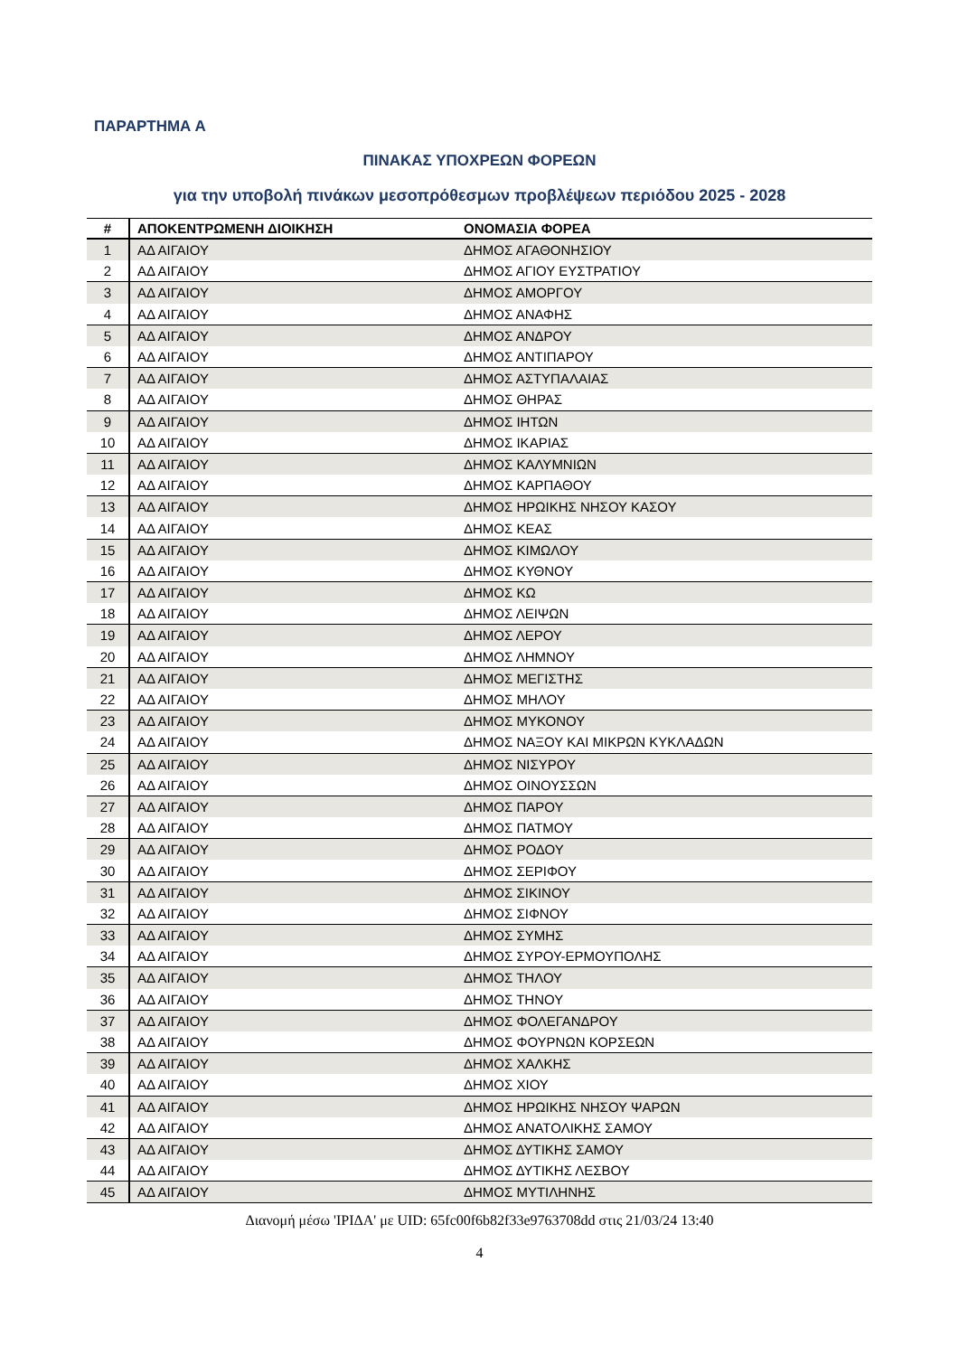ΠΑΡΑΡΤΗΜΑ Α
ΠΙΝΑΚΑΣ ΥΠΟΧΡΕΩΝ ΦΟΡΕΩΝ
για την υποβολή πινάκων μεσοπρόθεσμων προβλέψεων περιόδου 2025 - 2028
| # | ΑΠΟΚΕΝΤΡΩΜΕΝΗ ΔΙΟΙΚΗΣΗ | ΟΝΟΜΑΣΙΑ ΦΟΡΕΑ |
| --- | --- | --- |
| 1 | ΑΔ ΑΙΓΑΙΟΥ | ΔΗΜΟΣ ΑΓΑΘΟΝΗΣΙΟΥ |
| 2 | ΑΔ ΑΙΓΑΙΟΥ | ΔΗΜΟΣ ΑΓΙΟΥ ΕΥΣΤΡΑΤΙΟΥ |
| 3 | ΑΔ ΑΙΓΑΙΟΥ | ΔΗΜΟΣ ΑΜΟΡΓΟΥ |
| 4 | ΑΔ ΑΙΓΑΙΟΥ | ΔΗΜΟΣ ΑΝΑΦΗΣ |
| 5 | ΑΔ ΑΙΓΑΙΟΥ | ΔΗΜΟΣ ΑΝΔΡΟΥ |
| 6 | ΑΔ ΑΙΓΑΙΟΥ | ΔΗΜΟΣ ΑΝΤΙΠΑΡΟΥ |
| 7 | ΑΔ ΑΙΓΑΙΟΥ | ΔΗΜΟΣ ΑΣΤΥΠΑΛΑΙΑΣ |
| 8 | ΑΔ ΑΙΓΑΙΟΥ | ΔΗΜΟΣ ΘΗΡΑΣ |
| 9 | ΑΔ ΑΙΓΑΙΟΥ | ΔΗΜΟΣ ΙΗΤΩΝ |
| 10 | ΑΔ ΑΙΓΑΙΟΥ | ΔΗΜΟΣ ΙΚΑΡΙΑΣ |
| 11 | ΑΔ ΑΙΓΑΙΟΥ | ΔΗΜΟΣ ΚΑΛΥΜΝΙΩΝ |
| 12 | ΑΔ ΑΙΓΑΙΟΥ | ΔΗΜΟΣ ΚΑΡΠΑΘΟΥ |
| 13 | ΑΔ ΑΙΓΑΙΟΥ | ΔΗΜΟΣ ΗΡΩΙΚΗΣ ΝΗΣΟΥ ΚΑΣΟΥ |
| 14 | ΑΔ ΑΙΓΑΙΟΥ | ΔΗΜΟΣ ΚΕΑΣ |
| 15 | ΑΔ ΑΙΓΑΙΟΥ | ΔΗΜΟΣ ΚΙΜΩΛΟΥ |
| 16 | ΑΔ ΑΙΓΑΙΟΥ | ΔΗΜΟΣ ΚΥΘΝΟΥ |
| 17 | ΑΔ ΑΙΓΑΙΟΥ | ΔΗΜΟΣ ΚΩ |
| 18 | ΑΔ ΑΙΓΑΙΟΥ | ΔΗΜΟΣ ΛΕΙΨΩΝ |
| 19 | ΑΔ ΑΙΓΑΙΟΥ | ΔΗΜΟΣ ΛΕΡΟΥ |
| 20 | ΑΔ ΑΙΓΑΙΟΥ | ΔΗΜΟΣ ΛΗΜΝΟΥ |
| 21 | ΑΔ ΑΙΓΑΙΟΥ | ΔΗΜΟΣ ΜΕΓΙΣΤΗΣ |
| 22 | ΑΔ ΑΙΓΑΙΟΥ | ΔΗΜΟΣ ΜΗΛΟΥ |
| 23 | ΑΔ ΑΙΓΑΙΟΥ | ΔΗΜΟΣ ΜΥΚΟΝΟΥ |
| 24 | ΑΔ ΑΙΓΑΙΟΥ | ΔΗΜΟΣ ΝΑΞΟΥ ΚΑΙ ΜΙΚΡΩΝ ΚΥΚΛΑΔΩΝ |
| 25 | ΑΔ ΑΙΓΑΙΟΥ | ΔΗΜΟΣ ΝΙΣΥΡΟΥ |
| 26 | ΑΔ ΑΙΓΑΙΟΥ | ΔΗΜΟΣ ΟΙΝΟΥΣΣΩΝ |
| 27 | ΑΔ ΑΙΓΑΙΟΥ | ΔΗΜΟΣ ΠΑΡΟΥ |
| 28 | ΑΔ ΑΙΓΑΙΟΥ | ΔΗΜΟΣ ΠΑΤΜΟΥ |
| 29 | ΑΔ ΑΙΓΑΙΟΥ | ΔΗΜΟΣ ΡΟΔΟΥ |
| 30 | ΑΔ ΑΙΓΑΙΟΥ | ΔΗΜΟΣ ΣΕΡΙΦΟΥ |
| 31 | ΑΔ ΑΙΓΑΙΟΥ | ΔΗΜΟΣ ΣΙΚΙΝΟΥ |
| 32 | ΑΔ ΑΙΓΑΙΟΥ | ΔΗΜΟΣ ΣΙΦΝΟΥ |
| 33 | ΑΔ ΑΙΓΑΙΟΥ | ΔΗΜΟΣ ΣΥΜΗΣ |
| 34 | ΑΔ ΑΙΓΑΙΟΥ | ΔΗΜΟΣ ΣΥΡΟΥ-ΕΡΜΟΥΠΟΛΗΣ |
| 35 | ΑΔ ΑΙΓΑΙΟΥ | ΔΗΜΟΣ ΤΗΛΟΥ |
| 36 | ΑΔ ΑΙΓΑΙΟΥ | ΔΗΜΟΣ ΤΗΝΟΥ |
| 37 | ΑΔ ΑΙΓΑΙΟΥ | ΔΗΜΟΣ ΦΟΛΕΓΑΝΔΡΟΥ |
| 38 | ΑΔ ΑΙΓΑΙΟΥ | ΔΗΜΟΣ ΦΟΥΡΝΩΝ ΚΟΡΣΕΩΝ |
| 39 | ΑΔ ΑΙΓΑΙΟΥ | ΔΗΜΟΣ ΧΑΛΚΗΣ |
| 40 | ΑΔ ΑΙΓΑΙΟΥ | ΔΗΜΟΣ ΧΙΟΥ |
| 41 | ΑΔ ΑΙΓΑΙΟΥ | ΔΗΜΟΣ ΗΡΩΙΚΗΣ ΝΗΣΟΥ ΨΑΡΩΝ |
| 42 | ΑΔ ΑΙΓΑΙΟΥ | ΔΗΜΟΣ ΑΝΑΤΟΛΙΚΗΣ ΣΑΜΟΥ |
| 43 | ΑΔ ΑΙΓΑΙΟΥ | ΔΗΜΟΣ ΔΥΤΙΚΗΣ ΣΑΜΟΥ |
| 44 | ΑΔ ΑΙΓΑΙΟΥ | ΔΗΜΟΣ ΔΥΤΙΚΗΣ ΛΕΣΒΟΥ |
| 45 | ΑΔ ΑΙΓΑΙΟΥ | ΔΗΜΟΣ ΜΥΤΙΛΗΝΗΣ |
Διανομή μέσω 'ΙΡΙΔΑ' με UID: 65fc00f6b82f33e9763708dd στις 21/03/24 13:40
4